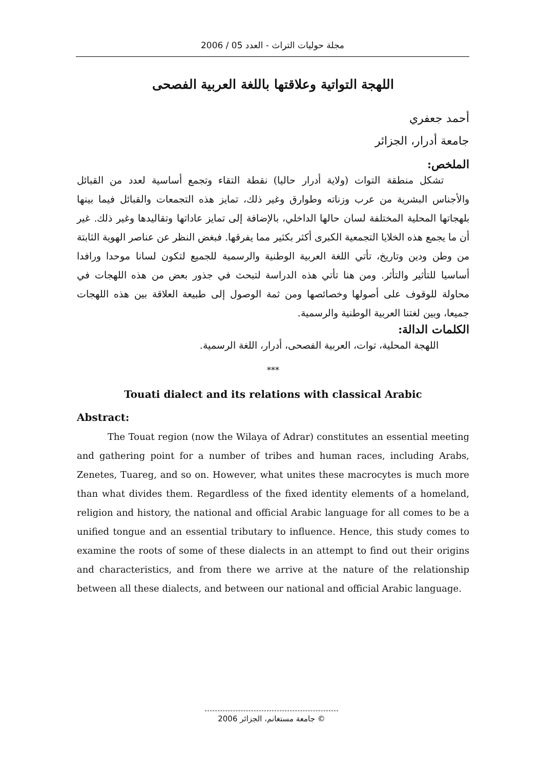مجلة حوليات التراث - العدد 05 / 2006
اللهجة التواتية وعلاقتها باللغة العربية الفصحى
أحمد جعفري
جامعة أدرار، الجزائر
الملخص:
تشكل منطقة التوات (ولاية أدرار حاليا) نقطة التقاء وتجمع أساسية لعدد من القبائل والأجناس البشرية من عرب وزناته وطوارق وغير ذلك، تمايز هذه التجمعات والقبائل فيما بينها بلهجاتها المحلية المختلفة لسان حالها الداخلي، بالإضافة إلى تمايز عاداتها وتقاليدها وغير ذلك. غير أن ما يجمع هذه الخلايا التجمعية الكبرى أكثر بكثير مما يفرقها. فبغض النظر عن عناصر الهوية الثابتة من وطن ودين وتاريخ، تأتي اللغة العربية الوطنية والرسمية للجميع لتكون لسانا موحدا ورافدا أساسيا للتأثير والتأثر. ومن هنا تأتي هذه الدراسة لتبحث في جذور بعض من هذه اللهجات في محاولة للوقوف على أصولها وخصائصها ومن ثمة الوصول إلى طبيعة العلاقة بين هذه اللهجات جميعا، وبين لغتنا العربية الوطنية والرسمية.
الكلمات الدالة:
اللهجة المحلية، توات، العربية الفصحى، أدرار، اللغة الرسمية.
***
Touati dialect and its relations with classical Arabic
Abstract:
The Touat region (now the Wilaya of Adrar) constitutes an essential meeting and gathering point for a number of tribes and human races, including Arabs, Zenetes, Tuareg, and so on. However, what unites these macrocytes is much more than what divides them. Regardless of the fixed identity elements of a homeland, religion and history, the national and official Arabic language for all comes to be a unified tongue and an essential tributary to influence. Hence, this study comes to examine the roots of some of these dialects in an attempt to find out their origins and characteristics, and from there we arrive at the nature of the relationship between all these dialects, and between our national and official Arabic language.
© جامعة مستغانم، الجزائر 2006